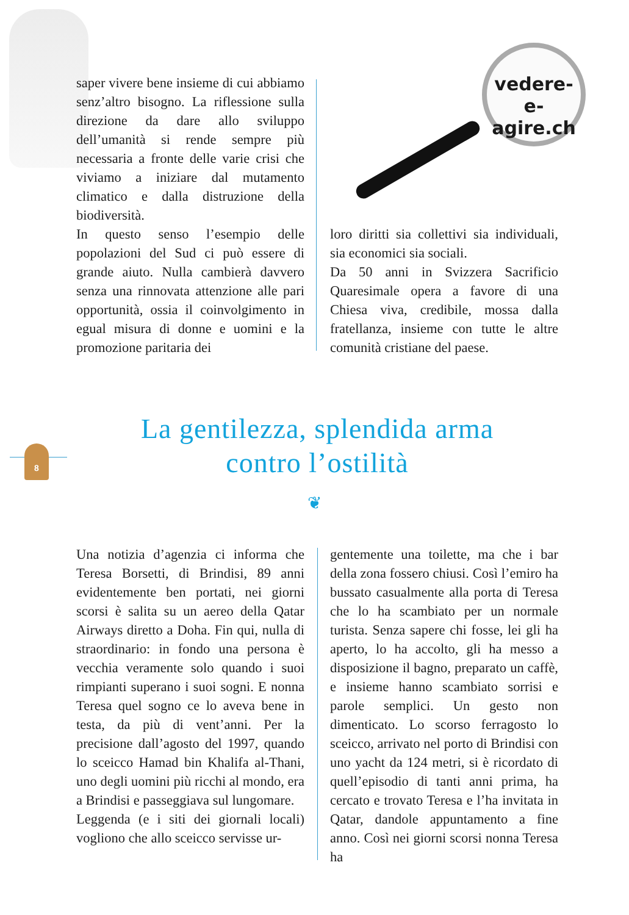vedere-e-
agire.ch
saper vivere bene insieme di cui abbiamo senz’altro bisogno. La riflessione sulla direzione da dare allo sviluppo dell’umanità si rende sempre più necessaria a fronte delle varie crisi che viviamo a iniziare dal mutamento climatico e dalla distruzione della biodiversità.
In questo senso l’esempio delle popolazioni del Sud ci può essere di grande aiuto. Nulla cambierà davvero senza una rinnovata attenzione alle pari opportunità, ossia il coinvolgimento in egual misura di donne e uomini e la promozione paritaria dei
loro diritti sia collettivi sia individuali, sia economici sia sociali.
Da 50 anni in Svizzera Sacrificio Quaresimale opera a favore di una Chiesa viva, credibile, mossa dalla fratellanza, insieme con tutte le altre comunità cristiane del paese.
8
La gentilezza, splendida arma
contro l’ostilità
❦
Una notizia d’agenzia ci informa che Teresa Borsetti, di Brindisi, 89 anni evidentemente ben portati, nei giorni scorsi è salita su un aereo della Qatar Airways diretto a Doha. Fin qui, nulla di straordinario: in fondo una persona è vecchia veramente solo quando i suoi rimpianti superano i suoi sogni. E nonna Teresa quel sogno ce lo aveva bene in testa, da più di vent’anni. Per la precisione dall’agosto del 1997, quando lo sceicco Hamad bin Khalifa al-Thani, uno degli uomini più ricchi al mondo, era a Brindisi e passeggiava sul lungomare.
Leggenda (e i siti dei giornali locali) vogliono che allo sceicco servisse ur-
gentemente una toilette, ma che i bar della zona fossero chiusi. Così l’emiro ha bussato casualmente alla porta di Teresa che lo ha scambiato per un normale turista. Senza sapere chi fosse, lei gli ha aperto, lo ha accolto, gli ha messo a disposizione il bagno, preparato un caffè, e insieme hanno scambiato sorrisi e parole semplici. Un gesto non dimenticato. Lo scorso ferragosto lo sceicco, arrivato nel porto di Brindisi con uno yacht da 124 metri, si è ricordato di quell’episodio di tanti anni prima, ha cercato e trovato Teresa e l’ha invitata in Qatar, dandole appuntamento a fine anno. Così nei giorni scorsi nonna Teresa ha